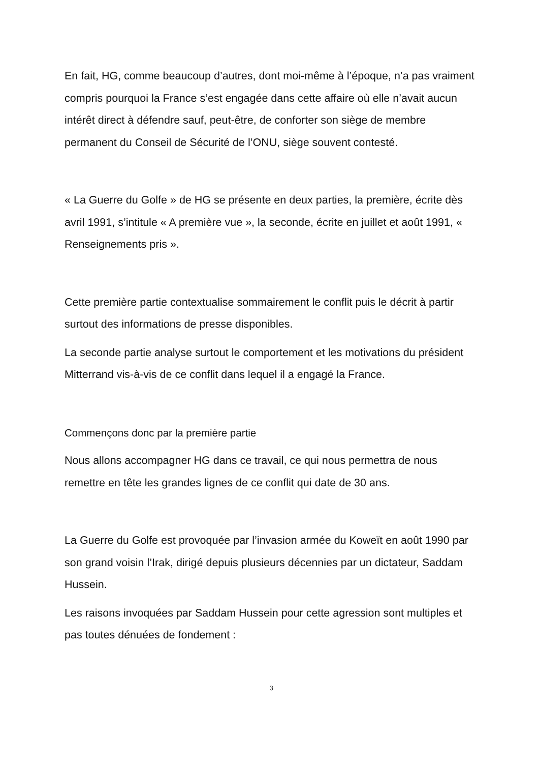En fait, HG, comme beaucoup d’autres, dont moi-même à l’époque, n’a pas vraiment compris pourquoi la France s’est engagée dans cette affaire où elle n’avait aucun intérêt direct à défendre sauf, peut-être, de conforter son siège de membre permanent du Conseil de Sécurité de l’ONU, siège souvent contesté.
« La Guerre du Golfe » de HG se présente en deux parties, la première, écrite dès avril 1991, s’intitule « A première vue », la seconde, écrite en juillet et août 1991, « Renseignements pris ».
Cette première partie contextualise sommairement le conflit puis le décrit à partir surtout des informations de presse disponibles.
La seconde partie analyse surtout le comportement et les motivations du président Mitterrand vis-à-vis de ce conflit dans lequel il a engagé la France.
Commençons donc par la première partie
Nous allons accompagner HG dans ce travail, ce qui nous permettra de nous remettre en tête les grandes lignes de ce conflit qui date de 30 ans.
La Guerre du Golfe est provoquée par l’invasion armée du Koweït en août 1990 par son grand voisin l’Irak, dirigé depuis plusieurs décennies par un dictateur, Saddam Hussein.
Les raisons invoquées par Saddam Hussein pour cette agression sont multiples et pas toutes dénuées de fondement :
3